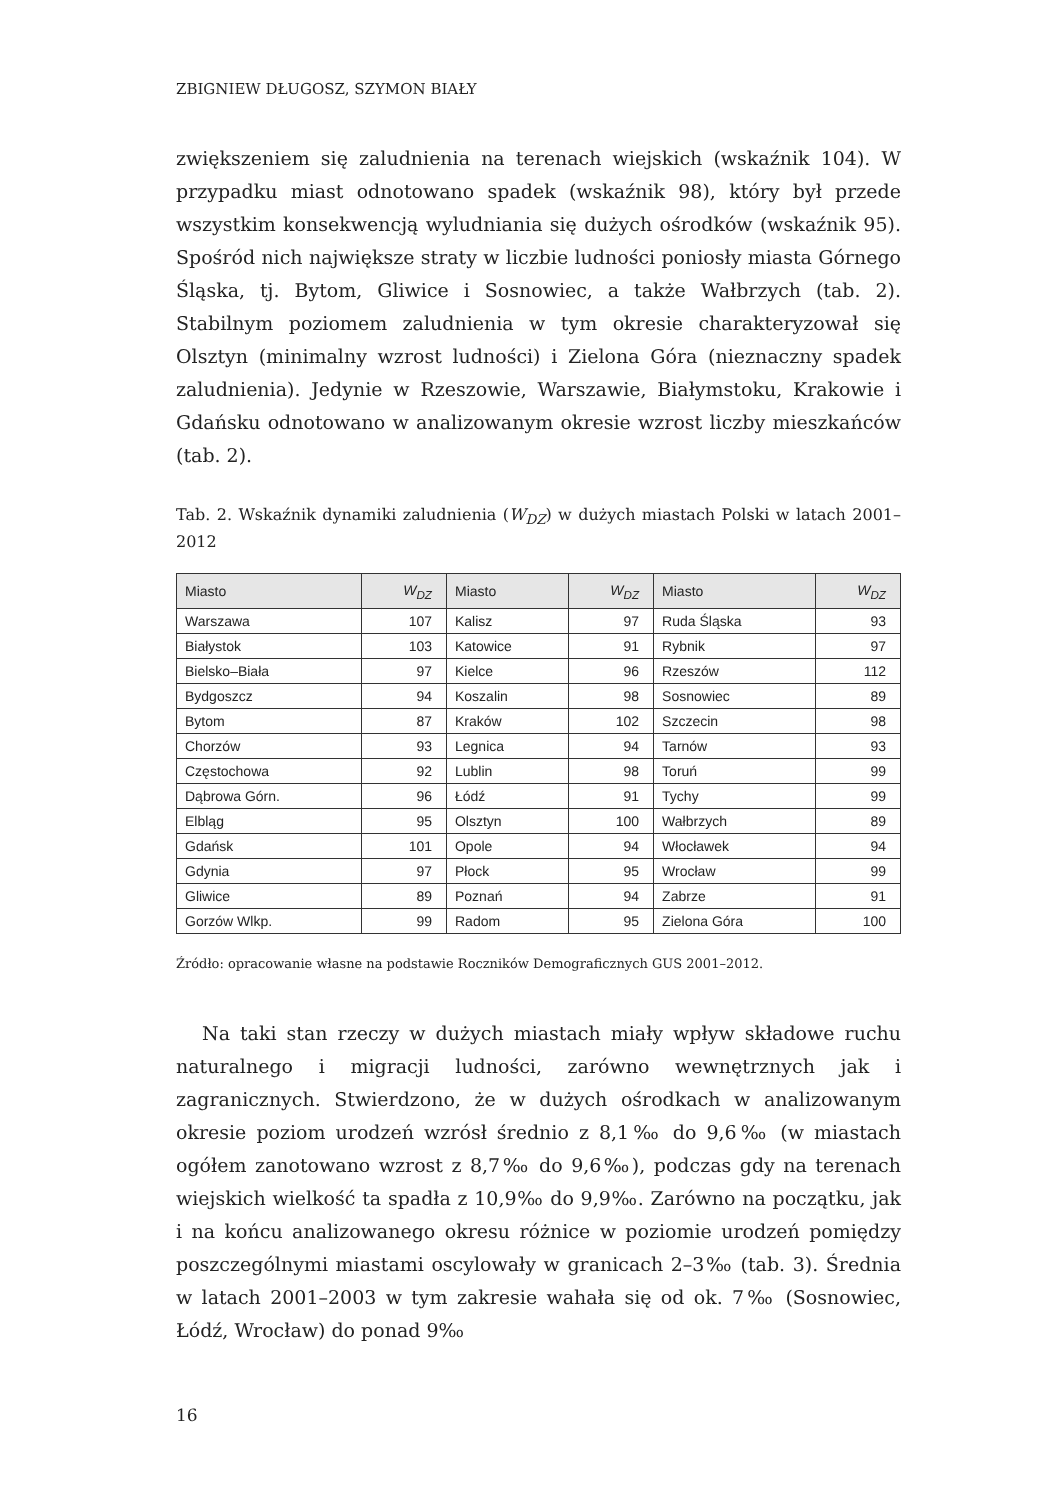ZBIGNIEW DŁUGOSZ, SZYMON BIAŁY
zwiększeniem się zaludnienia na terenach wiejskich (wskaźnik 104). W przypadku miast odnotowano spadek (wskaźnik 98), który był przede wszystkim konsekwencją wyludniania się dużych ośrodków (wskaźnik 95). Spośród nich największe straty w liczbie ludności poniosły miasta Górnego Śląska, tj. Bytom, Gliwice i Sosnowiec, a także Wałbrzych (tab. 2). Stabilnym poziomem zaludnienia w tym okresie charakteryzował się Olsztyn (minimalny wzrost ludności) i Zielona Góra (nieznaczny spadek zaludnienia). Jedynie w Rzeszowie, Warszawie, Białymstoku, Krakowie i Gdańsku odnotowano w analizowanym okresie wzrost liczby mieszkańców (tab. 2).
Tab. 2. Wskaźnik dynamiki zaludnienia (W<sub>DZ</sub>) w dużych miastach Polski w latach 2001–2012
| Miasto | W<sub>DZ</sub> | Miasto | W<sub>DZ</sub> | Miasto | W<sub>DZ</sub> |
| --- | --- | --- | --- | --- | --- |
| Warszawa | 107 | Kalisz | 97 | Ruda Śląska | 93 |
| Białystok | 103 | Katowice | 91 | Rybnik | 97 |
| Bielsko–Biała | 97 | Kielce | 96 | Rzeszów | 112 |
| Bydgoszcz | 94 | Koszalin | 98 | Sosnowiec | 89 |
| Bytom | 87 | Kraków | 102 | Szczecin | 98 |
| Chorzów | 93 | Legnica | 94 | Tarnów | 93 |
| Częstochowa | 92 | Lublin | 98 | Toruń | 99 |
| Dąbrowa Górn. | 96 | Łódź | 91 | Tychy | 99 |
| Elbląg | 95 | Olsztyn | 100 | Wałbrzych | 89 |
| Gdańsk | 101 | Opole | 94 | Włocławek | 94 |
| Gdynia | 97 | Płock | 95 | Wrocław | 99 |
| Gliwice | 89 | Poznań | 94 | Zabrze | 91 |
| Gorzów Wlkp. | 99 | Radom | 95 | Zielona Góra | 100 |
Źródło: opracowanie własne na podstawie Roczników Demograficznych GUS 2001–2012.
Na taki stan rzeczy w dużych miastach miały wpływ składowe ruchu naturalnego i migracji ludności, zarówno wewnętrznych jak i zagranicznych. Stwierdzono, że w dużych ośrodkach w analizowanym okresie poziom urodzeń wzrósł średnio z 8,1‰ do 9,6‰ (w miastach ogółem zanotowano wzrost z 8,7‰ do 9,6‰), podczas gdy na terenach wiejskich wielkość ta spadła z 10,9‰ do 9,9‰. Zarówno na początku, jak i na końcu analizowanego okresu różnice w poziomie urodzeń pomiędzy poszczególnymi miastami oscylowały w granicach 2–3‰ (tab. 3). Średnia w latach 2001–2003 w tym zakresie wahała się od ok. 7‰ (Sosnowiec, Łódź, Wrocław) do ponad 9‰
16